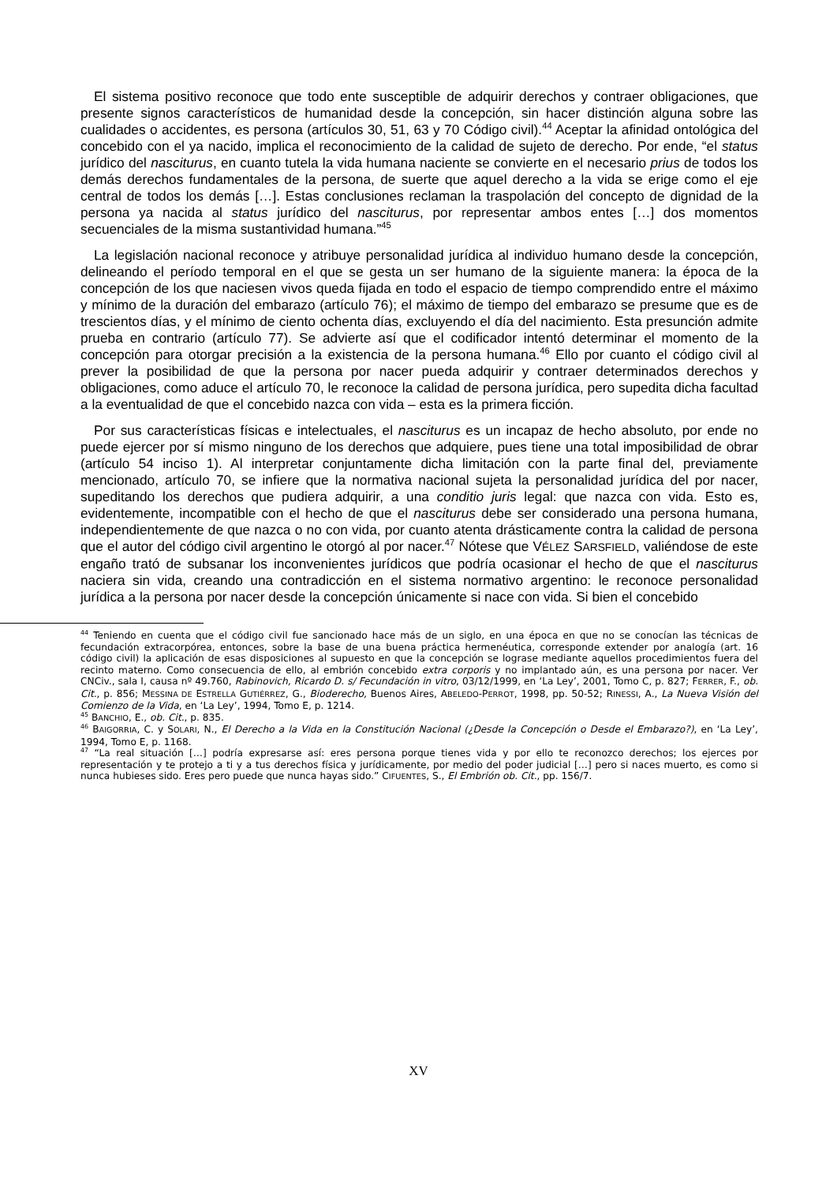El sistema positivo reconoce que todo ente susceptible de adquirir derechos y contraer obligaciones, que presente signos característicos de humanidad desde la concepción, sin hacer distinción alguna sobre las cualidades o accidentes, es persona (artículos 30, 51, 63 y 70 Código civil).<sup>44</sup> Aceptar la afinidad ontológica del concebido con el ya nacido, implica el reconocimiento de la calidad de sujeto de derecho. Por ende, “el status jurídico del nasciturus, en cuanto tutela la vida humana naciente se convierte en el necesario prius de todos los demás derechos fundamentales de la persona, de suerte que aquel derecho a la vida se erige como el eje central de todos los demás […]. Estas conclusiones reclaman la traspolación del concepto de dignidad de la persona ya nacida al status jurídico del nasciturus, por representar ambos entes […] dos momentos secuenciales de la misma sustantividad humana.”<sup>45</sup>
La legislación nacional reconoce y atribuye personalidad jurídica al individuo humano desde la concepción, delineando el período temporal en el que se gesta un ser humano de la siguiente manera: la época de la concepción de los que naciesen vivos queda fijada en todo el espacio de tiempo comprendido entre el máximo y mínimo de la duración del embarazo (artículo 76); el máximo de tiempo del embarazo se presume que es de trescientos días, y el mínimo de ciento ochenta días, excluyendo el día del nacimiento. Esta presunción admite prueba en contrario (artículo 77). Se advierte así que el codificador intentó determinar el momento de la concepción para otorgar precisión a la existencia de la persona humana.<sup>46</sup> Ello por cuanto el código civil al prever la posibilidad de que la persona por nacer pueda adquirir y contraer determinados derechos y obligaciones, como aduce el artículo 70, le reconoce la calidad de persona jurídica, pero supedita dicha facultad a la eventualidad de que el concebido nazca con vida – esta es la primera ficción.
Por sus características físicas e intelectuales, el nasciturus es un incapaz de hecho absoluto, por ende no puede ejercer por sí mismo ninguno de los derechos que adquiere, pues tiene una total imposibilidad de obrar (artículo 54 inciso 1). Al interpretar conjuntamente dicha limitación con la parte final del, previamente mencionado, artículo 70, se infiere que la normativa nacional sujeta la personalidad jurídica del por nacer, supeditando los derechos que pudiera adquirir, a una conditio juris legal: que nazca con vida. Esto es, evidentemente, incompatible con el hecho de que el nasciturus debe ser considerado una persona humana, independientemente de que nazca o no con vida, por cuanto atenta drásticamente contra la calidad de persona que el autor del código civil argentino le otorgó al por nacer.<sup>47</sup> Nótese que VÉLEZ SARSFIELD, valiéndose de este engaño trató de subsanar los inconvenientes jurídicos que podría ocasionar el hecho de que el nasciturus naciera sin vida, creando una contradicción en el sistema normativo argentino: le reconoce personalidad jurídica a la persona por nacer desde la concepción únicamente si nace con vida. Si bien el concebido
<sup>44</sup> Teniendo en cuenta que el código civil fue sancionado hace más de un siglo, en una época en que no se conocían las técnicas de fecundación extracorpórea, entonces, sobre la base de una buena práctica hermenéutica, corresponde extender por analogía (art. 16 código civil) la aplicación de esas disposiciones al supuesto en que la concepción se lograse mediante aquellos procedimientos fuera del recinto materno. Como consecuencia de ello, al embrión concebido extra corporis y no implantado aún, es una persona por nacer. Ver CNCiv., sala I, causa nº 49.760, Rabinovich, Ricardo D. s/ Fecundación in vitro, 03/12/1999, en ‘La Ley’, 2001, Tomo C, p. 827; FERRER, F., ob. Cit., p. 856; MESSINA DE ESTRELLA GUTIÉRREZ, G., Bioderecho, Buenos Aires, ABELEDO-PERROT, 1998, pp. 50-52; RINESSI, A., La Nueva Visión del Comienzo de la Vida, en ‘La Ley’, 1994, Tomo E, p. 1214.
<sup>45</sup> BANCHIO, E., ob. Cit., p. 835.
<sup>46</sup> BAIGORRIA, C. y SOLARI, N., El Derecho a la Vida en la Constitución Nacional (¿Desde la Concepción o Desde el Embarazo?), en ‘La Ley’, 1994, Tomo E, p. 1168.
<sup>47</sup> “La real situación […] podría expresarse así: eres persona porque tienes vida y por ello te reconozco derechos; los ejerces por representación y te protejo a ti y a tus derechos física y jurídicamente, por medio del poder judicial […] pero si naces muerto, es como si nunca hubieses sido. Eres pero puede que nunca hayas sido.” CIFUENTES, S., El Embrión ob. Cit., pp. 156/7.
XV